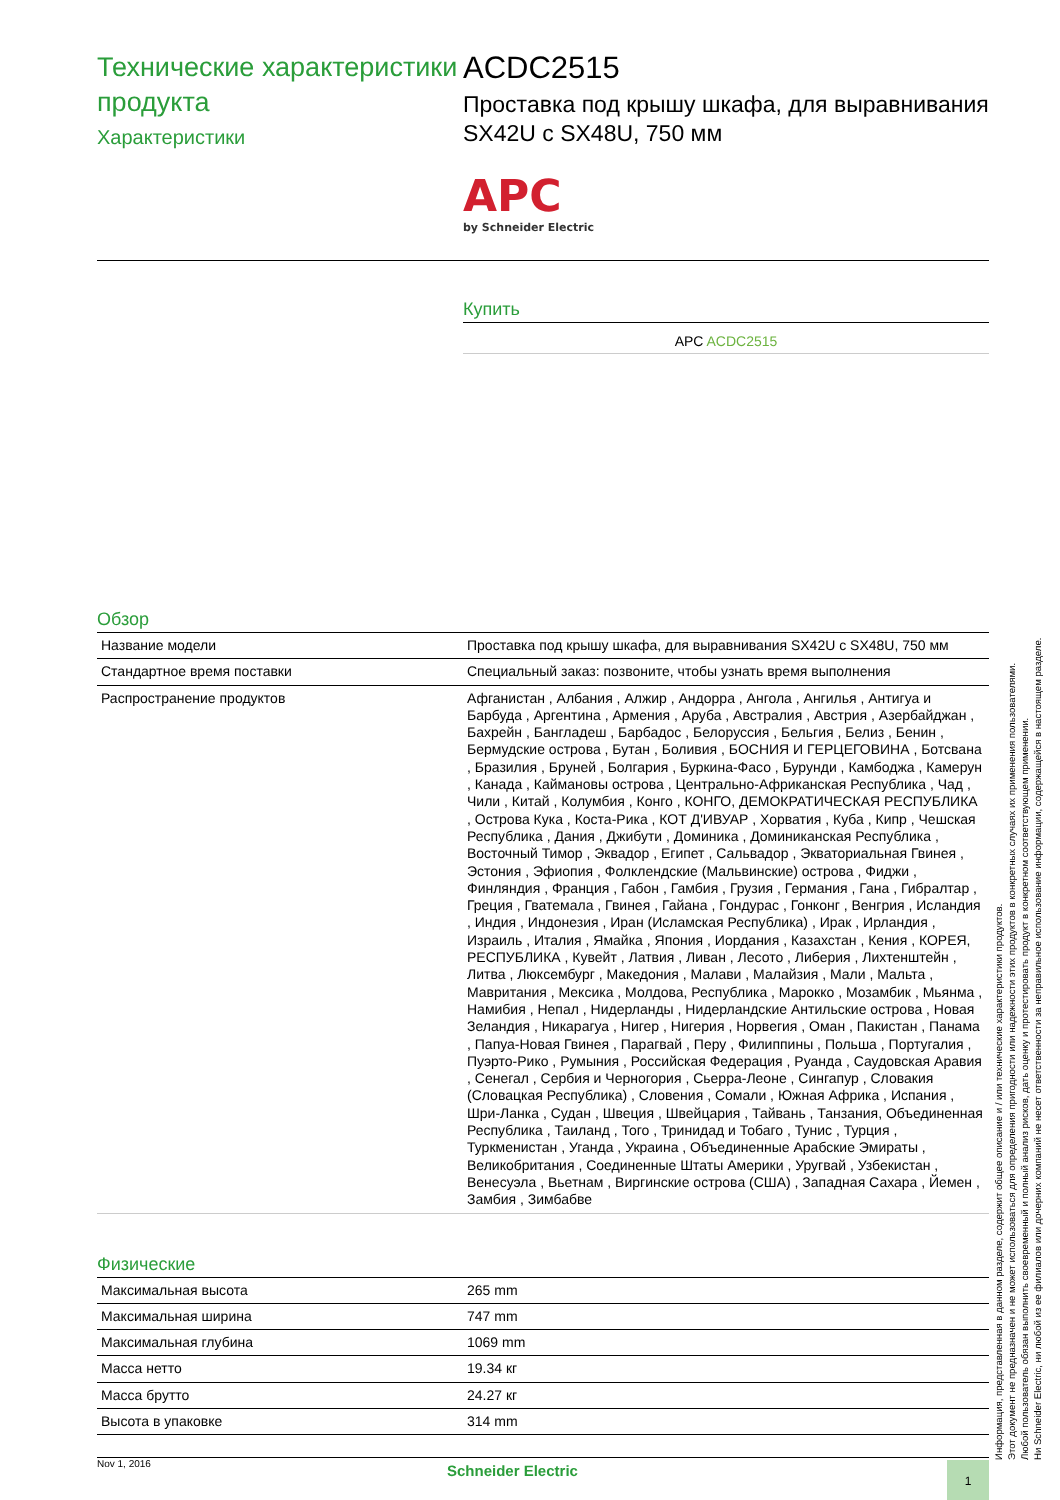Технические характеристики продукта
Характеристики
ACDC2515
Проставка под крышу шкафа, для выравнивания SX42U с SX48U, 750 мм
APC
by Schneider Electric
Купить
APC ACDC2515
Обзор
| Название модели | Проставка под крышу шкафа, для выравнивания SX42U с SX48U, 750 мм |
| Стандартное время поставки | Специальный заказ: позвоните, чтобы узнать время выполнения |
| Распространение продуктов | Афганистан , Албания , Алжир , Андорра , Ангола , Ангилья , Антигуа и Барбуда , Аргентина , Армения , Аруба , Австралия , Австрия , Азербайджан , Бахрейн , Бангладеш , Барбадос , Белоруссия , Бельгия , Белиз , Бенин , Бермудские острова , Бутан , Боливия , БОСНИЯ И ГЕРЦЕГОВИНА , Ботсвана , Бразилия , Бруней , Болгария , Буркина-Фасо , Бурунди , Камбоджа , Камерун , Канада , Каймановы острова , Центрально-Африканская Республика , Чад , Чили , Китай , Колумбия , Конго , КОНГО, ДЕМОКРАТИЧЕСКАЯ РЕСПУБЛИКА , Острова Кука , Коста-Рика , КОТ Д'ИВУАР , Хорватия , Куба , Кипр , Чешская Республика , Дания , Джибути , Доминика , Доминиканская Республика , Восточный Тимор , Эквадор , Египет , Сальвадор , Экваториальная Гвинея , Эстония , Эфиопия , Фолклендские (Мальвинские) острова , Фиджи , Финляндия , Франция , Габон , Гамбия , Грузия , Германия , Гана , Гибралтар , Греция , Гватемала , Гвинея , Гайана , Гондурас , Гонконг , Венгрия , Исландия , Индия , Индонезия , Иран (Исламская Республика) , Ирак , Ирландия , Израиль , Италия , Ямайка , Япония , Иордания , Казахстан , Кения , КОРЕЯ, РЕСПУБЛИКА , Кувейт , Латвия , Ливан , Лесото , Либерия , Лихтенштейн , Литва , Люксембург , Македония , Малави , Малайзия , Мали , Мальта , Мавритания , Мексика , Молдова, Республика , Марокко , Мозамбик , Мьянма , Намибия , Непал , Нидерланды , Нидерландские Антильские острова , Новая Зеландия , Никарагуа , Нигер , Нигерия , Норвегия , Оман , Пакистан , Панама , Папуа-Новая Гвинея , Парагвай , Перу , Филиппины , Польша , Португалия , Пуэрто-Рико , Румыния , Российская Федерация , Руанда , Саудовская Аравия , Сенегал , Сербия и Черногория , Сьерра-Леоне , Сингапур , Словакия (Словацкая Республика) , Словения , Сомали , Южная Африка , Испания , Шри-Ланка , Судан , Швеция , Швейцария , Тайвань , Танзания, Объединенная Республика , Таиланд , Того , Тринидад и Тобаго , Тунис , Турция , Туркменистан , Уганда , Украина , Объединенные Арабские Эмираты , Великобритания , Соединенные Штаты Америки , Уругвай , Узбекистан , Венесуэла , Вьетнам , Виргинские острова (США) , Западная Сахара , Йемен , Замбия , Зимбабве |
Физические
| Максимальная высота | 265 mm |
| Максимальная ширина | 747 mm |
| Максимальная глубина | 1069 mm |
| Масса нетто | 19.34 кг |
| Масса брутто | 24.27 кг |
| Высота в упаковке | 314 mm |
Информация, представленная в данном разделе, содержит общее описание и / или технические характеристики продуктов.
Этот документ не предназначен и не может использоваться для определения пригодности или надежности этих продуктов в конкретных случаях их применения пользователями.
Любой пользователь обязан выполнить своевременный и полный анализ рисков, дать оценку и протестировать продукт в конкретном соответствующем применении.
Ни Schneider Electric, ни любой из ее филиалов или дочерних компаний не несет ответственности за неправильное использование информации, содержащейся в настоящем разделе.
Nov 1, 2016
Schneider Electric 1